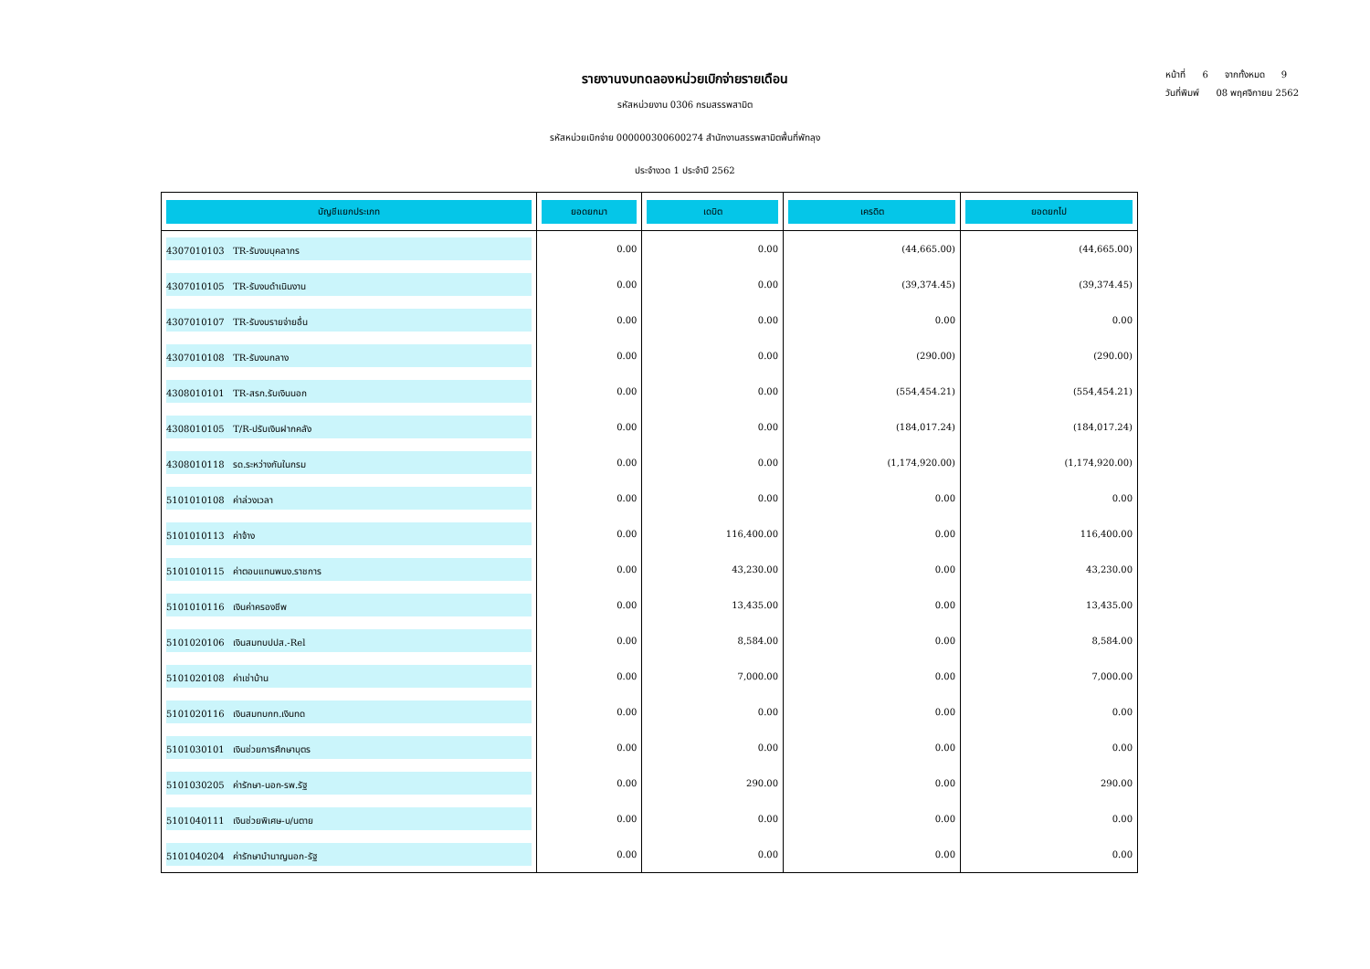หน้าที่ 6 จากทั้งหมด 9
วันที่พิมพ์ 08 พฤศจิกายน 2562
รายงานงบทดลองหน่วยเบิกจ่ายรายเดือน
รหัสหน่วยงาน 0306 กรมสรรพสามิต
รหัสหน่วยเบิกจ่าย 000000300600274 สำนักงานสรรพสามิตพื้นที่พัทลุง
ประจำงวด 1 ประจำปี 2562
| บัญชีแยกประเภท | ยอดยกมา | เดบิต | เครดิต | ยอดยกไป |
| --- | --- | --- | --- | --- |
| 4307010103 TR-รับงบบุคลากร | 0.00 | 0.00 | (44,665.00) | (44,665.00) |
| 4307010105 TR-รับงบดำเนินงาน | 0.00 | 0.00 | (39,374.45) | (39,374.45) |
| 4307010107 TR-รับงบรายจ่ายอื่น | 0.00 | 0.00 | 0.00 | 0.00 |
| 4307010108 TR-รับงบกลาง | 0.00 | 0.00 | (290.00) | (290.00) |
| 4308010101 TR-สรก.รับเงินนอก | 0.00 | 0.00 | (554,454.21) | (554,454.21) |
| 4308010105 T/R-ปรับเงินฝากคลัง | 0.00 | 0.00 | (184,017.24) | (184,017.24) |
| 4308010118 รด.ระหว่างกันในกรม | 0.00 | 0.00 | (1,174,920.00) | (1,174,920.00) |
| 5101010108 ค่าล่วงเวลา | 0.00 | 0.00 | 0.00 | 0.00 |
| 5101010113 ค่าจ้าง | 0.00 | 116,400.00 | 0.00 | 116,400.00 |
| 5101010115 ค่าตอบแทนพนง.ราชการ | 0.00 | 43,230.00 | 0.00 | 43,230.00 |
| 5101010116 เงินค่าครองชีพ | 0.00 | 13,435.00 | 0.00 | 13,435.00 |
| 5101020106 เงินสมทบปปส.-Rel | 0.00 | 8,584.00 | 0.00 | 8,584.00 |
| 5101020108 ค่าเช่าบ้าน | 0.00 | 7,000.00 | 0.00 | 7,000.00 |
| 5101020116 เงินสมทบกท.เงินทด | 0.00 | 0.00 | 0.00 | 0.00 |
| 5101030101 เงินช่วยการศึกษาบุตร | 0.00 | 0.00 | 0.00 | 0.00 |
| 5101030205 ค่ารักษา-นอก-รพ.รัฐ | 0.00 | 290.00 | 0.00 | 290.00 |
| 5101040111 เงินช่วยพิเศษ-บ/นตาย | 0.00 | 0.00 | 0.00 | 0.00 |
| 5101040204 ค่ารักษาบำนาญนอก-รัฐ | 0.00 | 0.00 | 0.00 | 0.00 |